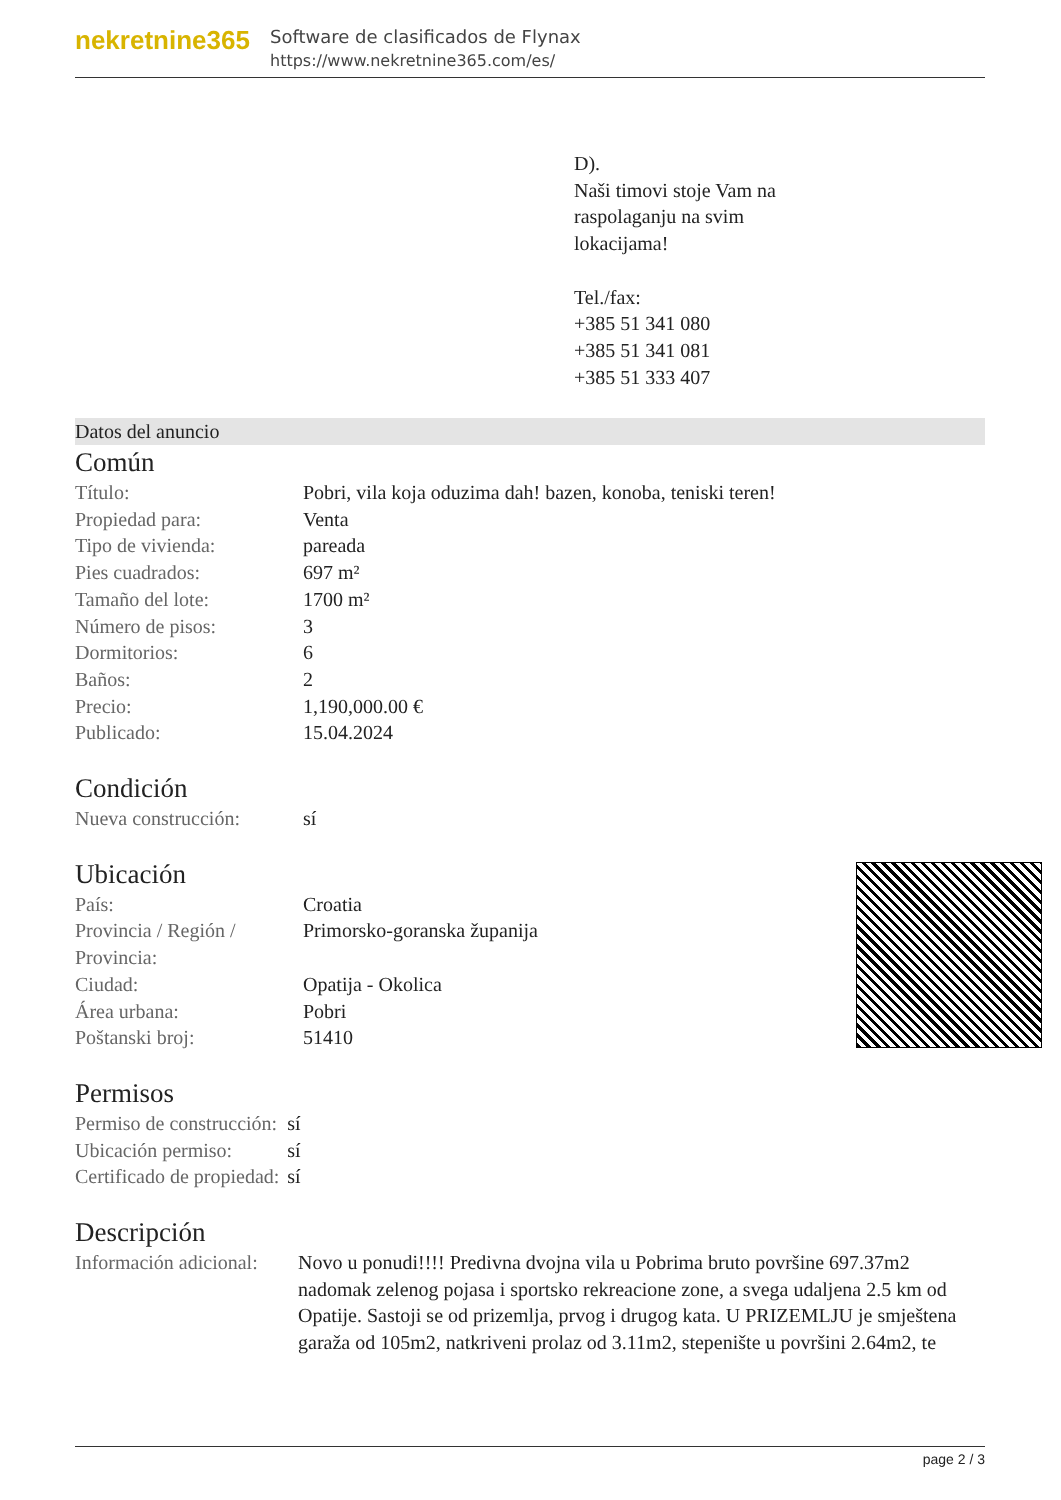nekretnine365
Software de clasificados de Flynax
https://www.nekretnine365.com/es/
D).
Naši timovi stoje Vam na
raspolaganju na svim
lokacijama!
Tel./fax:
+385 51 341 080
+385 51 341 081
+385 51 333 407
Datos del anuncio
Común
| Título: | Pobri, vila koja oduzima dah! bazen, konoba, teniski teren! |
| Propiedad para: | Venta |
| Tipo de vivienda: | pareada |
| Pies cuadrados: | 697 m² |
| Tamaño del lote: | 1700 m² |
| Número de pisos: | 3 |
| Dormitorios: | 6 |
| Baños: | 2 |
| Precio: | 1,190,000.00 € |
| Publicado: | 15.04.2024 |
Condición
| Nueva construcción: | sí |
Ubicación
| País: | Croatia |
| Provincia / Región / Provincia: | Primorsko-goranska županija |
| Ciudad: | Opatija - Okolica |
| Área urbana: | Pobri |
| Poštanski broj: | 51410 |
Permisos
| Permiso de construcción: | sí |
| Ubicación permiso: | sí |
| Certificado de propiedad: | sí |
Descripción
| Información adicional: | Novo u ponudi!!!! Predivna dvojna vila u Pobrima bruto površine 697.37m2 nadomak zelenog pojasa i sportsko rekreacione zone, a svega udaljena 2.5 km od Opatije. Sastoji se od prizemlja, prvog i drugog kata. U PRIZEMLJU je smještena garaža od 105m2, natkriveni prolaz od 3.11m2, stepenište u površini 2.64m2, te |
page 2 / 3